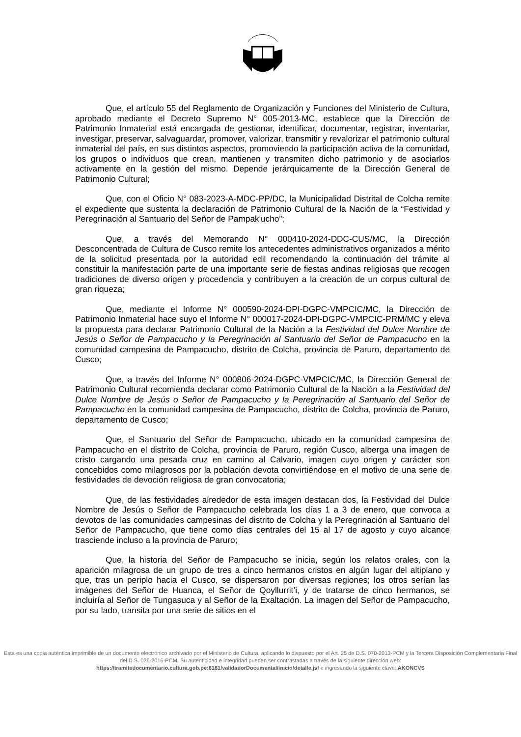Que, el artículo 55 del Reglamento de Organización y Funciones del Ministerio de Cultura, aprobado mediante el Decreto Supremo N° 005-2013-MC, establece que la Dirección de Patrimonio Inmaterial está encargada de gestionar, identificar, documentar, registrar, inventariar, investigar, preservar, salvaguardar, promover, valorizar, transmitir y revalorizar el patrimonio cultural inmaterial del país, en sus distintos aspectos, promoviendo la participación activa de la comunidad, los grupos o individuos que crean, mantienen y transmiten dicho patrimonio y de asociarlos activamente en la gestión del mismo. Depende jerárquicamente de la Dirección General de Patrimonio Cultural;
Que, con el Oficio N° 083-2023-A-MDC-PP/DC, la Municipalidad Distrital de Colcha remite el expediente que sustenta la declaración de Patrimonio Cultural de la Nación de la “Festividad y Peregrinación al Santuario del Señor de Pampak'ucho”;
Que, a través del Memorando N° 000410-2024-DDC-CUS/MC, la Dirección Desconcentrada de Cultura de Cusco remite los antecedentes administrativos organizados a mérito de la solicitud presentada por la autoridad edil recomendando la continuación del trámite al constituir la manifestación parte de una importante serie de fiestas andinas religiosas que recogen tradiciones de diverso origen y procedencia y contribuyen a la creación de un corpus cultural de gran riqueza;
Que, mediante el Informe N° 000590-2024-DPI-DGPC-VMPCIC/MC, la Dirección de Patrimonio Inmaterial hace suyo el Informe N° 000017-2024-DPI-DGPC-VMPCIC-PRM/MC y eleva la propuesta para declarar Patrimonio Cultural de la Nación a la Festividad del Dulce Nombre de Jesús o Señor de Pampacucho y la Peregrinación al Santuario del Señor de Pampacucho en la comunidad campesina de Pampacucho, distrito de Colcha, provincia de Paruro, departamento de Cusco;
Que, a través del Informe N° 000806-2024-DGPC-VMPCIC/MC, la Dirección General de Patrimonio Cultural recomienda declarar como Patrimonio Cultural de la Nación a la Festividad del Dulce Nombre de Jesús o Señor de Pampacucho y la Peregrinación al Santuario del Señor de Pampacucho en la comunidad campesina de Pampacucho, distrito de Colcha, provincia de Paruro, departamento de Cusco;
Que, el Santuario del Señor de Pampacucho, ubicado en la comunidad campesina de Pampacucho en el distrito de Colcha, provincia de Paruro, región Cusco, alberga una imagen de cristo cargando una pesada cruz en camino al Calvario, imagen cuyo origen y carácter son concebidos como milagrosos por la población devota convirtiéndose en el motivo de una serie de festividades de devoción religiosa de gran convocatoria;
Que, de las festividades alrededor de esta imagen destacan dos, la Festividad del Dulce Nombre de Jesús o Señor de Pampacucho celebrada los días 1 a 3 de enero, que convoca a devotos de las comunidades campesinas del distrito de Colcha y la Peregrinación al Santuario del Señor de Pampacucho, que tiene como días centrales del 15 al 17 de agosto y cuyo alcance trasciende incluso a la provincia de Paruro;
Que, la historia del Señor de Pampacucho se inicia, según los relatos orales, con la aparición milagrosa de un grupo de tres a cinco hermanos cristos en algún lugar del altiplano y que, tras un periplo hacia el Cusco, se dispersaron por diversas regiones; los otros serían las imágenes del Señor de Huanca, el Señor de Qoyllurrit’i, y de tratarse de cinco hermanos, se incluiría al Señor de Tungasuca y al Señor de la Exaltación. La imagen del Señor de Pampacucho, por su lado, transita por una serie de sitios en el
Esta es una copia auténtica imprimible de un documento electrónico archivado por el Ministerio de Cultura, aplicando lo dispuesto por el Art. 25 de D.S. 070-2013-PCM y la Tercera Disposición Complementaria Final del D.S. 026-2016-PCM. Su autenticidad e integridad pueden ser contrastadas a través de la siguiente dirección web:
https://tramitedocumentario.cultura.gob.pe:8181/validadorDocumental/inicio/detalle.jsf e ingresando la siguiente clave: AKONCVS